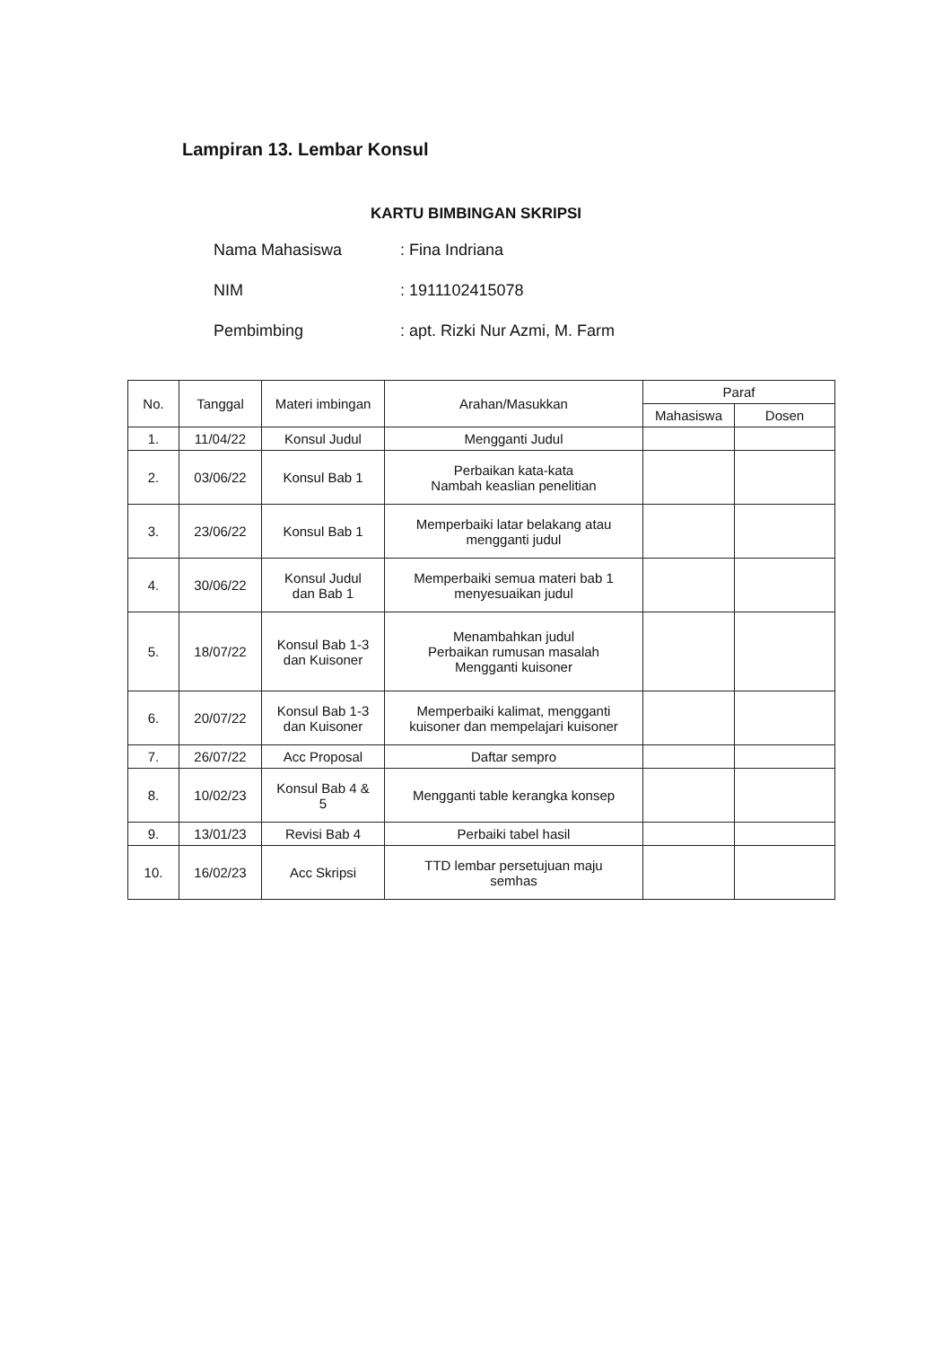Lampiran 13. Lembar Konsul
KARTU BIMBINGAN SKRIPSI
Nama Mahasiswa: Fina Indriana
NIM: 1911102415078
Pembimbing: apt. Rizki Nur Azmi, M. Farm
| No. | Tanggal | Materi imbingan | Arahan/Masukkan | Paraf | |
| --- | --- | --- | --- | --- | --- |
| | | | | Mahasiswa | Dosen |
| 1. | 11/04/22 | Konsul Judul | Mengganti Judul | | |
| 2. | 03/06/22 | Konsul Bab 1 | Perbaikan kata-kata Nambah keaslian penelitian | | |
| 3. | 23/06/22 | Konsul Bab 1 | Memperbaiki latar belakang atau mengganti judul | | |
| 4. | 30/06/22 | Konsul Judul dan Bab 1 | Memperbaiki semua materi bab 1 menyesuaikan judul | | |
| 5. | 18/07/22 | Konsul Bab 1-3 dan Kuisoner | Menambahkan judul Perbaikan rumusan masalah Mengganti kuisoner | | |
| 6. | 20/07/22 | Konsul Bab 1-3 dan Kuisoner | Memperbaiki kalimat, mengganti kuisoner dan mempelajari kuisoner | | |
| 7. | 26/07/22 | Acc Proposal | Daftar sempro | | |
| 8. | 10/02/23 | Konsul Bab 4 & 5 | Mengganti table kerangka konsep | | |
| 9. | 13/01/23 | Revisi Bab 4 | Perbaiki tabel hasil | | |
| 10. | 16/02/23 | Acc Skripsi | TTD lembar persetujuan maju semhas | | |